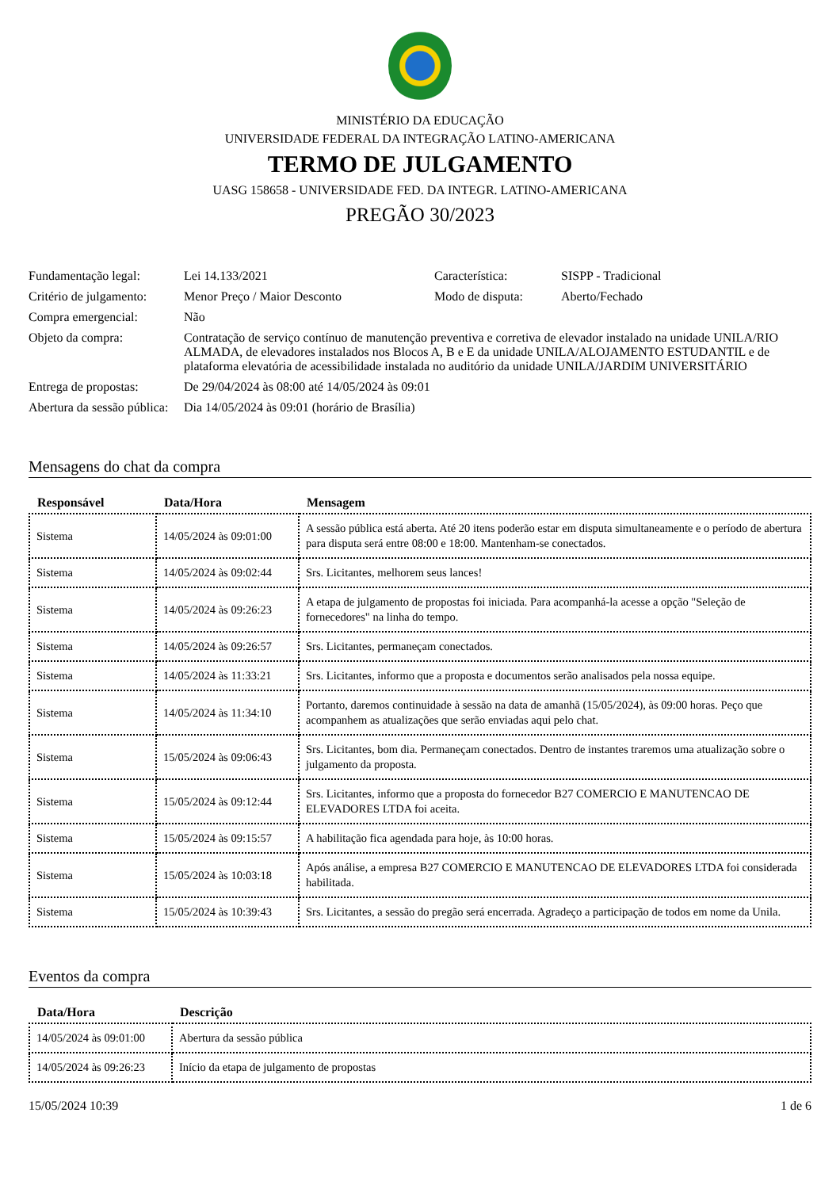MINISTÉRIO DA EDUCAÇÃO
UNIVERSIDADE FEDERAL DA INTEGRAÇÃO LATINO-AMERICANA
TERMO DE JULGAMENTO
UASG 158658 - UNIVERSIDADE FED. DA INTEGR. LATINO-AMERICANA
PREGÃO 30/2023
| Fundamentação legal: | Lei 14.133/2021 | Característica: | SISPP - Tradicional |
| Critério de julgamento: | Menor Preço / Maior Desconto | Modo de disputa: | Aberto/Fechado |
| Compra emergencial: | Não | | |
| Objeto da compra: | Contratação de serviço contínuo de manutenção preventiva e corretiva de elevador instalado na unidade UNILA/RIO ALMADA, de elevadores instalados nos Blocos A, B e E da unidade UNILA/ALOJAMENTO ESTUDANTIL e de plataforma elevatória de acessibilidade instalada no auditório da unidade UNILA/JARDIM UNIVERSITÁRIO | | |
| Entrega de propostas: | De 29/04/2024 às 08:00 até 14/05/2024 às 09:01 | | |
| Abertura da sessão pública: | Dia 14/05/2024 às 09:01 (horário de Brasília) | | |
Mensagens do chat da compra
| Responsável | Data/Hora | Mensagem |
| --- | --- | --- |
| Sistema | 14/05/2024 às 09:01:00 | A sessão pública está aberta. Até 20 itens poderão estar em disputa simultaneamente e o período de abertura para disputa será entre 08:00 e 18:00. Mantenham-se conectados. |
| Sistema | 14/05/2024 às 09:02:44 | Srs. Licitantes, melhorem seus lances! |
| Sistema | 14/05/2024 às 09:26:23 | A etapa de julgamento de propostas foi iniciada. Para acompanhá-la acesse a opção "Seleção de fornecedores" na linha do tempo. |
| Sistema | 14/05/2024 às 09:26:57 | Srs. Licitantes, permaneçam conectados. |
| Sistema | 14/05/2024 às 11:33:21 | Srs. Licitantes, informo que a proposta e documentos serão analisados pela nossa equipe. |
| Sistema | 14/05/2024 às 11:34:10 | Portanto, daremos continuidade à sessão na data de amanhã (15/05/2024), às 09:00 horas. Peço que acompanhem as atualizações que serão enviadas aqui pelo chat. |
| Sistema | 15/05/2024 às 09:06:43 | Srs. Licitantes, bom dia. Permaneçam conectados. Dentro de instantes traremos uma atualização sobre o julgamento da proposta. |
| Sistema | 15/05/2024 às 09:12:44 | Srs. Licitantes, informo que a proposta do fornecedor B27 COMERCIO E MANUTENCAO DE ELEVADORES LTDA foi aceita. |
| Sistema | 15/05/2024 às 09:15:57 | A habilitação fica agendada para hoje, às 10:00 horas. |
| Sistema | 15/05/2024 às 10:03:18 | Após análise, a empresa B27 COMERCIO E MANUTENCAO DE ELEVADORES LTDA foi considerada habilitada. |
| Sistema | 15/05/2024 às 10:39:43 | Srs. Licitantes, a sessão do pregão será encerrada. Agradeço a participação de todos em nome da Unila. |
Eventos da compra
| Data/Hora | Descrição |
| --- | --- |
| 14/05/2024 às 09:01:00 | Abertura da sessão pública |
| 14/05/2024 às 09:26:23 | Início da etapa de julgamento de propostas |
15/05/2024 10:39 1 de 6